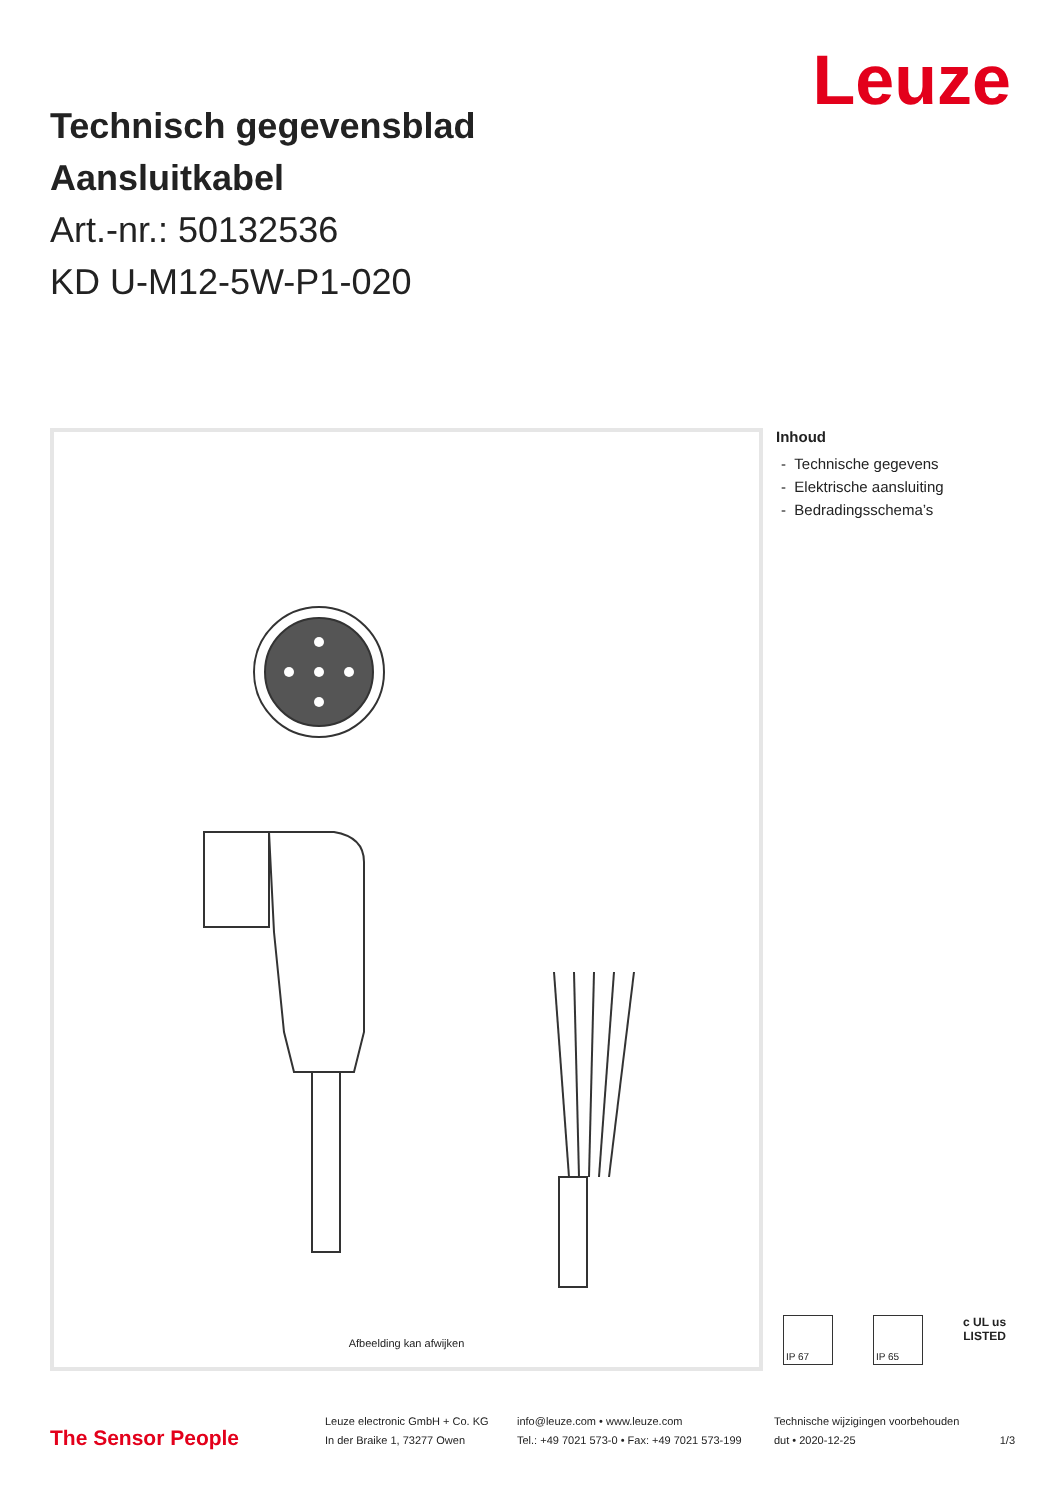Leuze
Technisch gegevensblad
Aansluitkabel
Art.-nr.: 50132536
KD U-M12-5W-P1-020
Afbeelding kan afwijken
Inhoud
- Technische gegevens
- Elektrische aansluiting
- Bedradingsschema’s
IP 67 IP 65
c UL us
LISTED
The Sensor People
Leuze electronic GmbH + Co. KG
In der Braike 1, 73277 Owen
info@leuze.com • www.leuze.com
Tel.: +49 7021 573-0 • Fax: +49 7021 573-199
Technische wijzigingen voorbehouden
dut • 2020-12-25
1/3